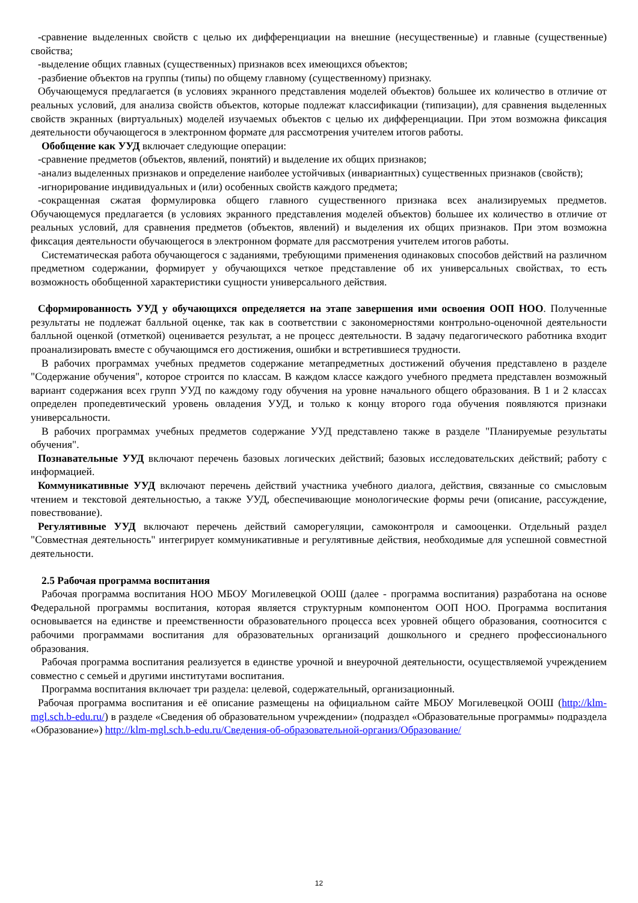-сравнение выделенных свойств с целью их дифференциации на внешние (несущественные) и главные (существенные) свойства;
-выделение общих главных (существенных) признаков всех имеющихся объектов;
-разбиение объектов на группы (типы) по общему главному (существенному) признаку.
Обучающемуся предлагается (в условиях экранного представления моделей объектов) большее их количество в отличие от реальных условий, для анализа свойств объектов, которые подлежат классификации (типизации), для сравнения выделенных свойств экранных (виртуальных) моделей изучаемых объектов с целью их дифференциации. При этом возможна фиксация деятельности обучающегося в электронном формате для рассмотрения учителем итогов работы.
Обобщение как УУД включает следующие операции:
-сравнение предметов (объектов, явлений, понятий) и выделение их общих признаков;
-анализ выделенных признаков и определение наиболее устойчивых (инвариантных) существенных признаков (свойств);
-игнорирование индивидуальных и (или) особенных свойств каждого предмета;
-сокращенная сжатая формулировка общего главного существенного признака всех анализируемых предметов. Обучающемуся предлагается (в условиях экранного представления моделей объектов) большее их количество в отличие от реальных условий, для сравнения предметов (объектов, явлений) и выделения их общих признаков. При этом возможна фиксация деятельности обучающегося в электронном формате для рассмотрения учителем итогов работы.
Систематическая работа обучающегося с заданиями, требующими применения одинаковых способов действий на различном предметном содержании, формирует у обучающихся четкое представление об их универсальных свойствах, то есть возможность обобщенной характеристики сущности универсального действия.
Сформированность УУД у обучающихся определяется на этапе завершения ими освоения ООП НОО. Полученные результаты не подлежат балльной оценке, так как в соответствии с закономерностями контрольно-оценочной деятельности балльной оценкой (отметкой) оценивается результат, а не процесс деятельности. В задачу педагогического работника входит проанализировать вместе с обучающимся его достижения, ошибки и встретившиеся трудности.
В рабочих программах учебных предметов содержание метапредметных достижений обучения представлено в разделе "Содержание обучения", которое строится по классам. В каждом классе каждого учебного предмета представлен возможный вариант содержания всех групп УУД по каждому году обучения на уровне начального общего образования. В 1 и 2 классах определен пропедевтический уровень овладения УУД, и только к концу второго года обучения появляются признаки универсальности.
В рабочих программах учебных предметов содержание УУД представлено также в разделе "Планируемые результаты обучения".
Познавательные УУД включают перечень базовых логических действий; базовых исследовательских действий; работу с информацией.
Коммуникативные УУД включают перечень действий участника учебного диалога, действия, связанные со смысловым чтением и текстовой деятельностью, а также УУД, обеспечивающие монологические формы речи (описание, рассуждение, повествование).
Регулятивные УУД включают перечень действий саморегуляции, самоконтроля и самооценки. Отдельный раздел "Совместная деятельность" интегрирует коммуникативные и регулятивные действия, необходимые для успешной совместной деятельности.
2.5 Рабочая программа воспитания
Рабочая программа воспитания НОО МБОУ Могилевецкой ООШ (далее - программа воспитания) разработана на основе Федеральной программы воспитания, которая является структурным компонентом ООП НОО. Программа воспитания основывается на единстве и преемственности образовательного процесса всех уровней общего образования, соотносится с рабочими программами воспитания для образовательных организаций дошкольного и среднего профессионального образования.
Рабочая программа воспитания реализуется в единстве урочной и внеурочной деятельности, осуществляемой учреждением совместно с семьей и другими институтами воспитания.
Программа воспитания включает три раздела: целевой, содержательный, организационный.
Рабочая программа воспитания и её описание размещены на официальном сайте МБОУ Могилевецкой ООШ (http://klm-mgl.sch.b-edu.ru/) в разделе «Сведения об образовательном учреждении» (подраздел «Образовательные программы» подраздела «Образование») http://klm-mgl.sch.b-edu.ru/Сведения-об-образовательной-организ/Образование/
12